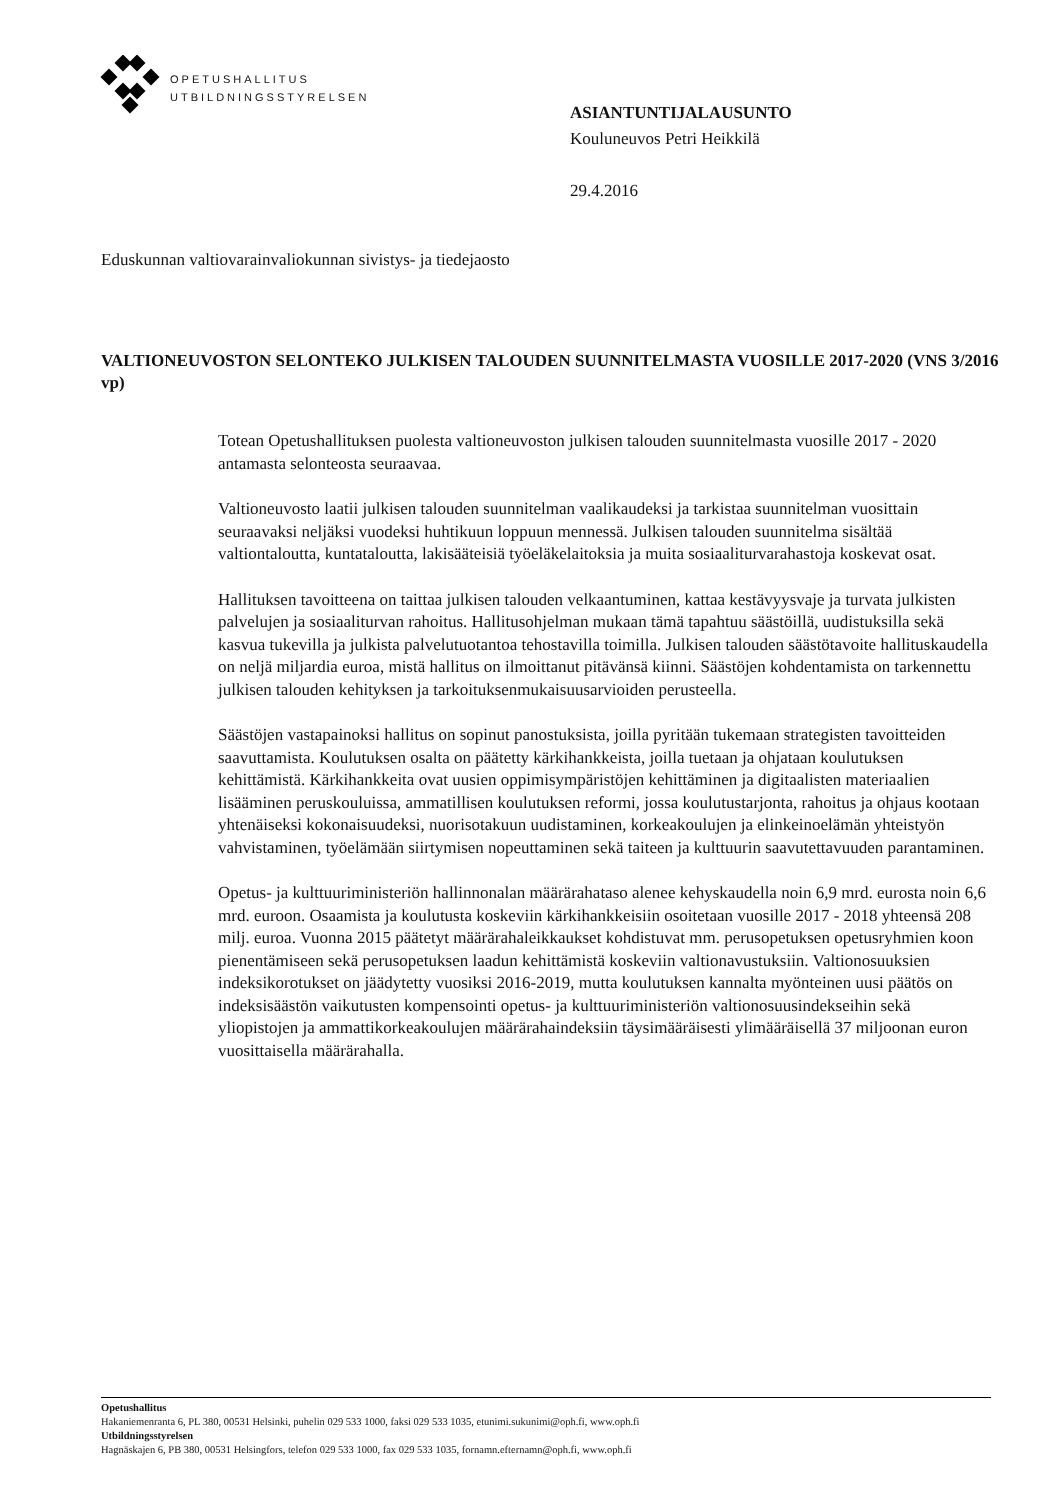OPETUSHALLITUS
UTBILDNINGSSTYRELSEN
ASIANTUNTIJALAUSUNTO
Kouluneuvos Petri Heikkilä
29.4.2016
Eduskunnan valtiovarainvaliokunnan sivistys- ja tiedejaosto
VALTIONEUVOSTON SELONTEKO JULKISEN TALOUDEN SUUNNITELMASTA VUOSILLE 2017-2020 (VNS 3/2016 vp)
Totean Opetushallituksen puolesta valtioneuvoston julkisen talouden suunnitelmasta vuosille 2017 - 2020 antamasta selonteosta seuraavaa.
Valtioneuvosto laatii julkisen talouden suunnitelman vaalikaudeksi ja tarkistaa suunnitelman vuosittain seuraavaksi neljäksi vuodeksi huhtikuun loppuun mennessä. Julkisen talouden suunnitelma sisältää valtiontaloutta, kuntataloutta, lakisääteisiä työeläkelaitoksia ja muita sosiaaliturvarahastoja koskevat osat.
Hallituksen tavoitteena on taittaa julkisen talouden velkaantuminen, kattaa kestävyysvaje ja turvata julkisten palvelujen ja sosiaaliturvan rahoitus. Hallitusohjelman mukaan tämä tapahtuu säästöillä, uudistuksilla sekä kasvua tukevilla ja julkista palvelutuotantoa tehostavilla toimilla. Julkisen talouden säästötavoite hallituskaudella on neljä miljardia euroa, mistä hallitus on ilmoittanut pitävänsä kiinni. Säästöjen kohdentamista on tarkennettu julkisen talouden kehityksen ja tarkoituksenmukaisuusarvioiden perusteella.
Säästöjen vastapainoksi hallitus on sopinut panostuksista, joilla pyritään tukemaan strategisten tavoitteiden saavuttamista. Koulutuksen osalta on päätetty kärkihankkeista, joilla tuetaan ja ohjataan koulutuksen kehittämistä. Kärkihankkeita ovat uusien oppimisympäristöjen kehittäminen ja digitaalisten materiaalien lisääminen peruskouluissa, ammatillisen koulutuksen reformi, jossa koulutustarjonta, rahoitus ja ohjaus kootaan yhtenäiseksi kokonaisuudeksi, nuorisotakuun uudistaminen, korkeakoulujen ja elinkeinoelämän yhteistyön vahvistaminen, työelämään siirtymisen nopeuttaminen sekä taiteen ja kulttuurin saavutettavuuden parantaminen.
Opetus- ja kulttuuriministeriön hallinnonalan määrärahataso alenee kehyskaudella noin 6,9 mrd. eurosta noin 6,6 mrd. euroon. Osaamista ja koulutusta koskeviin kärkihankkeisiin osoitetaan vuosille 2017 - 2018 yhteensä 208 milj. euroa. Vuonna 2015 päätetyt määrärahaleikkaukset kohdistuvat mm. perusopetuksen opetusryhmien koon pienentämiseen sekä perusopetuksen laadun kehittämistä koskeviin valtionavustuksiin. Valtionosuuksien indeksikorotukset on jäädytetty vuosiksi 2016-2019, mutta koulutuksen kannalta myönteinen uusi päätös on indeksisäästön vaikutusten kompensointi opetus- ja kulttuuriministeriön valtionosuusindekseihin sekä yliopistojen ja ammattikorkeakoulujen määrärahaindeksiin täysimääräisesti ylimääräisellä 37 miljoonan euron vuosittaisella määrärahalla.
Opetushallitus
Hakaniemenranta 6, PL 380, 00531 Helsinki, puhelin 029 533 1000, faksi 029 533 1035, etunimi.sukunimi@oph.fi, www.oph.fi
Utbildningsstyrelsen
Hagnäskajen 6, PB 380, 00531 Helsingfors, telefon 029 533 1000, fax 029 533 1035, fornamn.efternamn@oph.fi, www.oph.fi